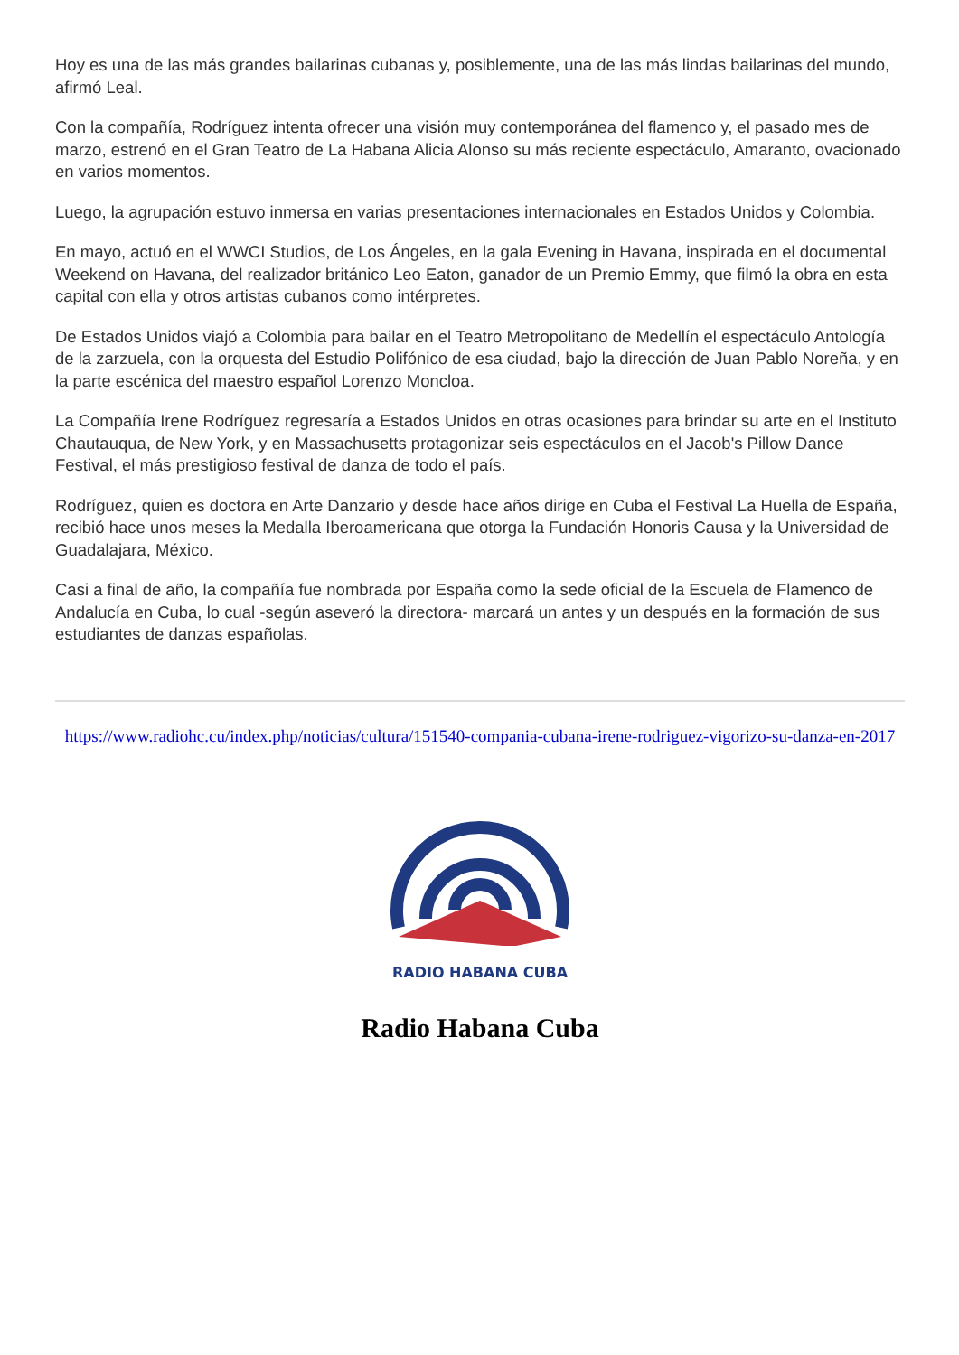Hoy es una de las más grandes bailarinas cubanas y, posiblemente, una de las más lindas bailarinas del mundo, afirmó Leal.
Con la compañía, Rodríguez intenta ofrecer una visión muy contemporánea del flamenco y, el pasado mes de marzo, estrenó en el Gran Teatro de La Habana Alicia Alonso su más reciente espectáculo, Amaranto, ovacionado en varios momentos.
Luego, la agrupación estuvo inmersa en varias presentaciones internacionales en Estados Unidos y Colombia.
En mayo, actuó en el WWCI Studios, de Los Ángeles, en la gala Evening in Havana, inspirada en el documental Weekend on Havana, del realizador británico Leo Eaton, ganador de un Premio Emmy, que filmó la obra en esta capital con ella y otros artistas cubanos como intérpretes.
De Estados Unidos viajó a Colombia para bailar en el Teatro Metropolitano de Medellín el espectáculo Antología de la zarzuela, con la orquesta del Estudio Polifónico de esa ciudad, bajo la dirección de Juan Pablo Noreña, y en la parte escénica del maestro español Lorenzo Moncloa.
La Compañía Irene Rodríguez regresaría a Estados Unidos en otras ocasiones para brindar su arte en el Instituto Chautauqua, de New York, y en Massachusetts protagonizar seis espectáculos en el Jacob's Pillow Dance Festival, el más prestigioso festival de danza de todo el país.
Rodríguez, quien es doctora en Arte Danzario y desde hace años dirige en Cuba el Festival La Huella de España, recibió hace unos meses la Medalla Iberoamericana que otorga la Fundación Honoris Causa y la Universidad de Guadalajara, México.
Casi a final de año, la compañía fue nombrada por España como la sede oficial de la Escuela de Flamenco de Andalucía en Cuba, lo cual -según aseveró la directora- marcará un antes y un después en la formación de sus estudiantes de danzas españolas.
https://www.radiohc.cu/index.php/noticias/cultura/151540-compania-cubana-irene-rodriguez-vigorizo-su-danza-en-2017
RADIO HABANA CUBA
Radio Habana Cuba